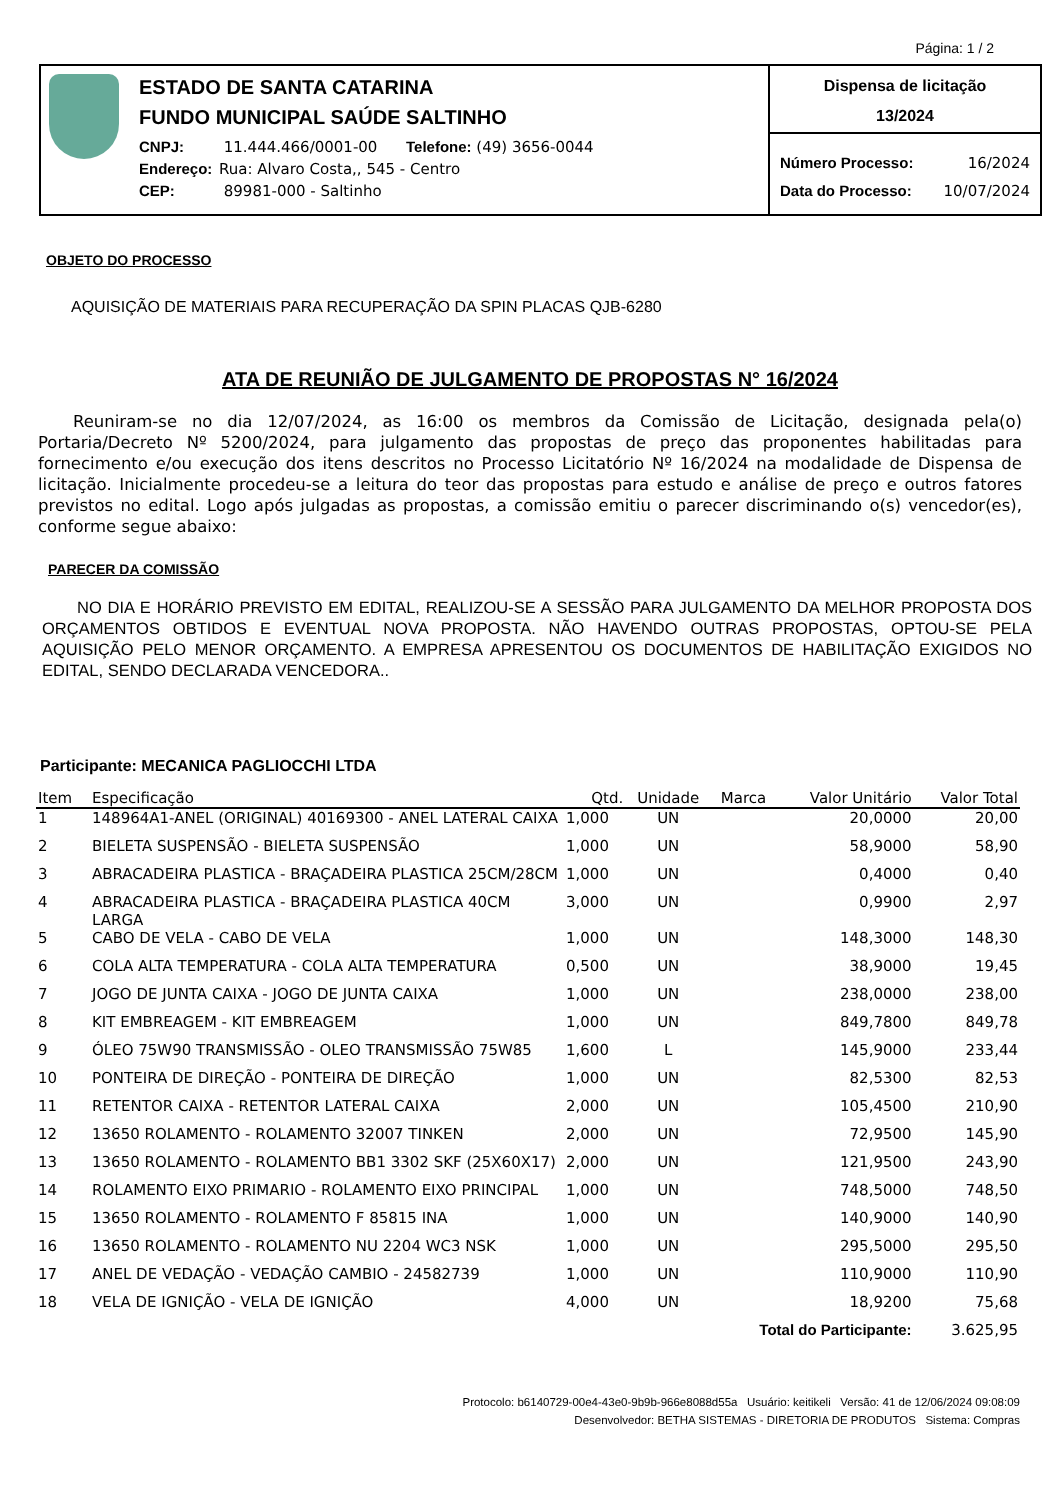Página: 1 / 2
ESTADO DE SANTA CATARINA
FUNDO MUNICIPAL SAÚDE SALTINHO
CNPJ: 11.444.466/0001-00 Telefone: (49) 3656-0044
Endereço: Rua: Alvaro Costa,, 545 - Centro
CEP: 89981-000 - Saltinho
Dispensa de licitação
13/2024
Número Processo: 16/2024
Data do Processo: 10/07/2024
OBJETO DO PROCESSO
AQUISIÇÃO DE MATERIAIS PARA RECUPERAÇÃO DA SPIN PLACAS QJB-6280
ATA DE REUNIÃO DE JULGAMENTO DE PROPOSTAS N° 16/2024
Reuniram-se no dia 12/07/2024, as 16:00 os membros da Comissão de Licitação, designada pela(o) Portaria/Decreto Nº 5200/2024, para julgamento das propostas de preço das proponentes habilitadas para fornecimento e/ou execução dos itens descritos no Processo Licitatório Nº 16/2024 na modalidade de Dispensa de licitação. Inicialmente procedeu-se a leitura do teor das propostas para estudo e análise de preço e outros fatores previstos no edital. Logo após julgadas as propostas, a comissão emitiu o parecer discriminando o(s) vencedor(es), conforme segue abaixo:
PARECER DA COMISSÃO
NO DIA E HORÁRIO PREVISTO EM EDITAL, REALIZOU-SE A SESSÃO PARA JULGAMENTO DA MELHOR PROPOSTA DOS ORÇAMENTOS OBTIDOS E EVENTUAL NOVA PROPOSTA. NÃO HAVENDO OUTRAS PROPOSTAS, OPTOU-SE PELA AQUISIÇÃO PELO MENOR ORÇAMENTO. A EMPRESA APRESENTOU OS DOCUMENTOS DE HABILITAÇÃO EXIGIDOS NO EDITAL, SENDO DECLARADA VENCEDORA..
Participante: MECANICA PAGLIOCCHI LTDA
| Item | Especificação | Qtd. | Unidade | Marca | Valor Unitário | Valor Total |
| --- | --- | --- | --- | --- | --- | --- |
| 1 | 148964A1-ANEL (ORIGINAL) 40169300 - ANEL LATERAL CAIXA | 1,000 | UN | | 20,0000 | 20,00 |
| 2 | BIELETA SUSPENSÃO - BIELETA SUSPENSÃO | 1,000 | UN | | 58,9000 | 58,90 |
| 3 | ABRACADEIRA PLASTICA - BRAÇADEIRA PLASTICA 25CM/28CM | 1,000 | UN | | 0,4000 | 0,40 |
| 4 | ABRACADEIRA PLASTICA - BRAÇADEIRA PLASTICA 40CM LARGA | 3,000 | UN | | 0,9900 | 2,97 |
| 5 | CABO DE VELA - CABO DE VELA | 1,000 | UN | | 148,3000 | 148,30 |
| 6 | COLA ALTA TEMPERATURA - COLA ALTA TEMPERATURA | 0,500 | UN | | 38,9000 | 19,45 |
| 7 | JOGO DE JUNTA CAIXA - JOGO DE JUNTA CAIXA | 1,000 | UN | | 238,0000 | 238,00 |
| 8 | KIT EMBREAGEM - KIT EMBREAGEM | 1,000 | UN | | 849,7800 | 849,78 |
| 9 | ÓLEO 75W90 TRANSMISSÃO - OLEO TRANSMISSÃO 75W85 | 1,600 | L | | 145,9000 | 233,44 |
| 10 | PONTEIRA DE DIREÇÃO - PONTEIRA DE DIREÇÃO | 1,000 | UN | | 82,5300 | 82,53 |
| 11 | RETENTOR CAIXA - RETENTOR LATERAL CAIXA | 2,000 | UN | | 105,4500 | 210,90 |
| 12 | 13650 ROLAMENTO - ROLAMENTO 32007 TINKEN | 2,000 | UN | | 72,9500 | 145,90 |
| 13 | 13650 ROLAMENTO - ROLAMENTO BB1 3302 SKF (25X60X17) | 2,000 | UN | | 121,9500 | 243,90 |
| 14 | ROLAMENTO EIXO PRIMARIO - ROLAMENTO EIXO PRINCIPAL | 1,000 | UN | | 748,5000 | 748,50 |
| 15 | 13650 ROLAMENTO - ROLAMENTO F 85815 INA | 1,000 | UN | | 140,9000 | 140,90 |
| 16 | 13650 ROLAMENTO - ROLAMENTO NU 2204 WC3 NSK | 1,000 | UN | | 295,5000 | 295,50 |
| 17 | ANEL DE VEDAÇÃO - VEDAÇÃO CAMBIO - 24582739 | 1,000 | UN | | 110,9000 | 110,90 |
| 18 | VELA DE IGNIÇÃO - VELA DE IGNIÇÃO | 4,000 | UN | | 18,9200 | 75,68 |
| Total do Participante: | | | | | | 3.625,95 |
Protocolo: b6140729-00e4-43e0-9b9b-966e8088d55a Usuário: keitikeli Versão: 41 de 12/06/2024 09:08:09
Desenvolvedor: BETHA SISTEMAS - DIRETORIA DE PRODUTOS Sistema: Compras